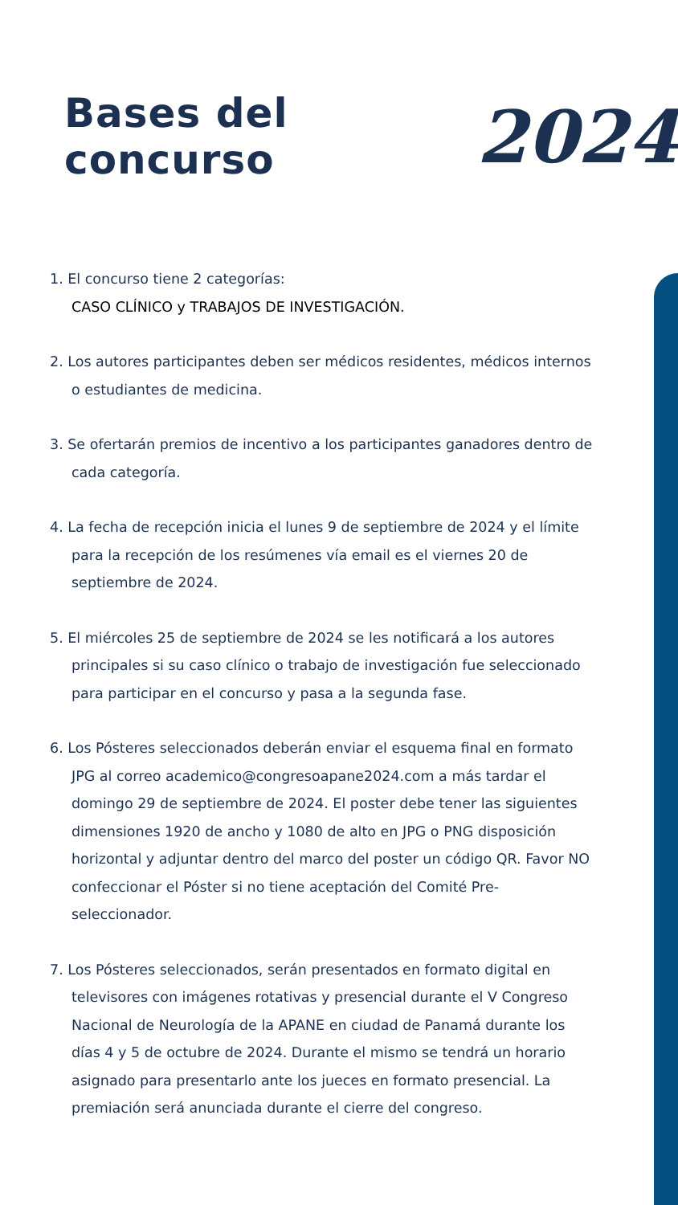Bases del concurso
2024
1. El concurso tiene 2 categorías:
CASO CLÍNICO y TRABAJOS DE INVESTIGACIÓN.
2. Los autores participantes deben ser médicos residentes, médicos internos o estudiantes de medicina.
3. Se ofertarán premios de incentivo a los participantes ganadores dentro de cada categoría.
4. La fecha de recepción inicia el lunes 9 de septiembre de 2024 y el límite para la recepción de los resúmenes vía email es el viernes 20 de septiembre de 2024.
5. El miércoles 25 de septiembre de 2024 se les notificará a los autores principales si su caso clínico o trabajo de investigación fue seleccionado para participar en el concurso y pasa a la segunda fase.
6. Los Pósteres seleccionados deberán enviar el esquema final en formato JPG al correo academico@congresoapane2024.com a más tardar el domingo 29 de septiembre de 2024. El poster debe tener las siguientes dimensiones 1920 de ancho y 1080 de alto en JPG o PNG disposición horizontal y adjuntar dentro del marco del poster un código QR. Favor NO confeccionar el Póster si no tiene aceptación del Comité Pre-seleccionador.
7. Los Pósteres seleccionados, serán presentados en formato digital en televisores con imágenes rotativas y presencial durante el V Congreso Nacional de Neurología de la APANE en ciudad de Panamá durante los días 4 y 5 de octubre de 2024. Durante el mismo se tendrá un horario asignado para presentarlo ante los jueces en formato presencial. La premiación será anunciada durante el cierre del congreso.